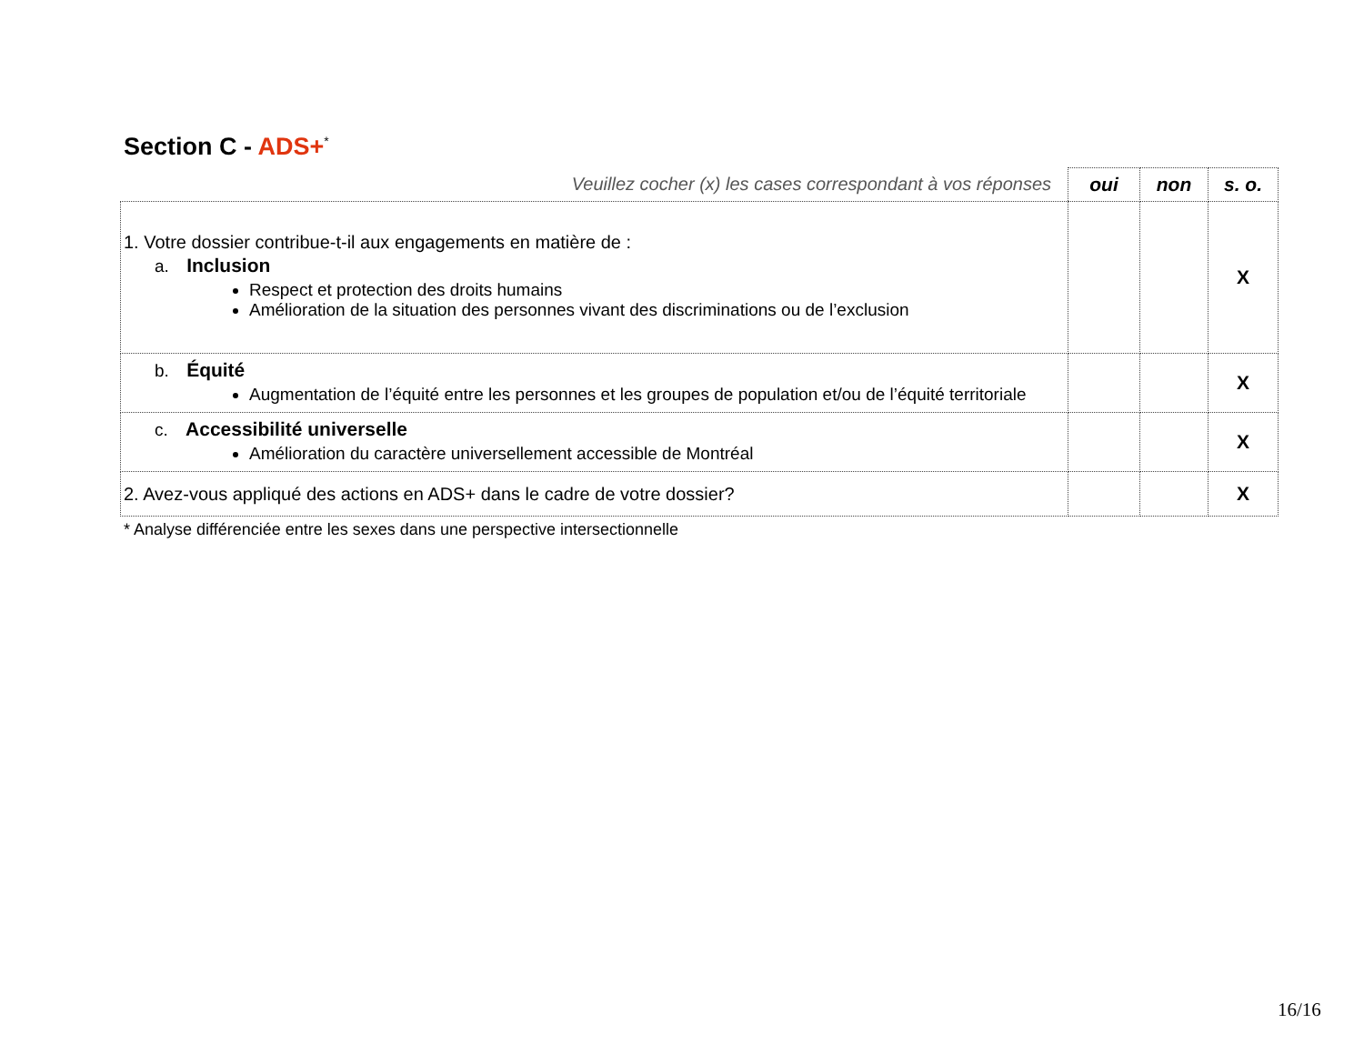Section C - ADS+<sup>*</sup>
| Veuillez cocher (x) les cases correspondant à vos réponses | oui | non | s. o. |
| --- | --- | --- | --- |
| 1. Votre dossier contribue-t-il aux engagements en matière de : a. Inclusion Respect et protection des droits humains Amélioration de la situation des personnes vivant des discriminations ou de l’exclusion | | | X |
| b. Équité Augmentation de l’équité entre les personnes et les groupes de population et/ou de l’équité territoriale | | | X |
| c. Accessibilité universelle Amélioration du caractère universellement accessible de Montréal | | | X |
| 2. Avez-vous appliqué des actions en ADS+ dans le cadre de votre dossier? | | | X |
* Analyse différenciée entre les sexes dans une perspective intersectionnelle
16/16